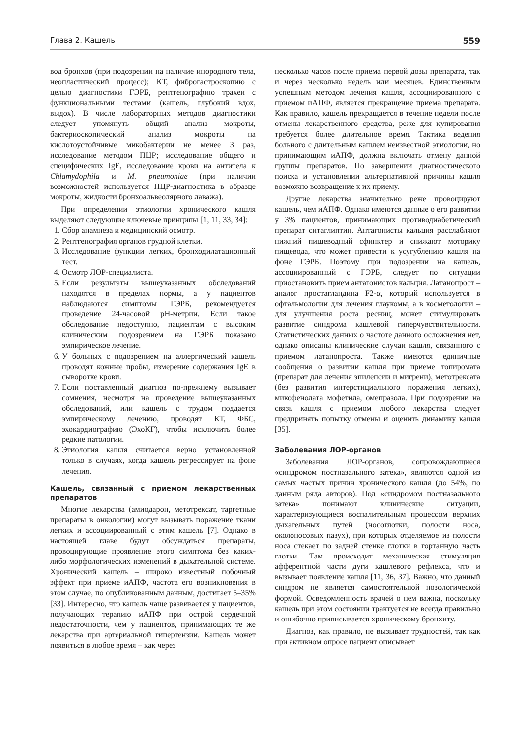Глава 2. Кашель 559
вод бронхов (при подозрении на наличие инородного тела, неопластический процесс); КТ, фиброгастроскопию с целью диагностики ГЭРБ, рентгенографию трахеи с функциональными тестами (кашель, глубокий вдох, выдох). В числе лабораторных методов диагностики следует упомянуть общий анализ мокроты, бактериоскопический анализ мокроты на кислотоустойчивые микобактерии не менее 3 раз, исследование методом ПЦР; исследование общего и специфических IgE, исследование крови на антитела к Chlamydophila и M. pneumoniae (при наличии возможностей используется ПЦР-диагностика в образце мокроты, жидкости бронхоальвеолярного лаважа).
При определении этиологии хронического кашля выделяют следующие ключевые принципы [1, 11, 33, 34]:
1. Сбор анамнеза и медицинский осмотр.
2. Рентгенография органов грудной клетки.
3. Исследование функции легких, бронходилатационный тест.
4. Осмотр ЛОР-специалиста.
5. Если результаты вышеуказанных обследований находятся в пределах нормы, а у пациентов наблюдаются симптомы ГЭРБ, рекомендуется проведение 24-часовой pH-метрии. Если такое обследование недоступно, пациентам с высоким клиническим подозрением на ГЭРБ показано эмпирическое лечение.
6. У больных с подозрением на аллергический кашель проводят кожные пробы, измерение содержания IgE в сыворотке крови.
7. Если поставленный диагноз по-прежнему вызывает сомнения, несмотря на проведение вышеуказанных обследований, или кашель с трудом поддается эмпирическому лечению, проводят КТ, ФБС, эхокардиографию (ЭхоКГ), чтобы исключить более редкие патологии.
8. Этиология кашля считается верно установленной только в случаях, когда кашель регрессирует на фоне лечения.
Кашель, связанный с приемом лекарственных препаратов
Многие лекарства (амиодарон, метотрексат, таргетные препараты в онкологии) могут вызывать поражение ткани легких и ассоциированный с этим кашель [7]. Однако в настоящей главе будут обсуждаться препараты, провоцирующие проявление этого симптома без каких-либо морфологических изменений в дыхательной системе. Хронический кашель – широко известный побочный эффект при приеме иАПФ, частота его возникновения в этом случае, по опубликованным данным, достигает 5–35% [33]. Интересно, что кашель чаще развивается у пациентов, получающих терапию иАПФ при острой сердечной недостаточности, чем у пациентов, принимающих те же лекарства при артериальной гипертензии. Кашель может появиться в любое время – как через
несколько часов после приема первой дозы препарата, так и через несколько недель или месяцев. Единственным успешным методом лечения кашля, ассоциированного с приемом иАПФ, является прекращение приема препарата. Как правило, кашель прекращается в течение недели после отмены лекарственного средства, реже для купирования требуется более длительное время. Тактика ведения больного с длительным кашлем неизвестной этиологии, но принимающим иАПФ, должна включать отмену данной группы препаратов. По завершении диагностического поиска и установлении альтернативной причины кашля возможно возвращение к их приему.
Другие лекарства значительно реже провоцируют кашель, чем иАПФ. Однако имеются данные о его развитии у 3% пациентов, принимающих противодиабетический препарат ситаглиптин. Антагонисты кальция расслабляют нижний пищеводный сфинктер и снижают моторику пищевода, что может привести к усугублению кашля на фоне ГЭРБ. Поэтому при подозрении на кашель, ассоциированный с ГЭРБ, следует по ситуации приостановить прием антагонистов кальция. Латанопрост – аналог простагландина F2-α, который используется в офтальмологии для лечения глаукомы, а в косметологии – для улучшения роста ресниц, может стимулировать развитие синдрома кашлевой гиперчувствительности. Статистических данных о частоте данного осложнения нет, однако описаны клинические случаи кашля, связанного с приемом латанопроста. Также имеются единичные сообщения о развитии кашля при приеме топиромата (препарат для лечения эпилепсии и мигрени), метотрексата (без развития интерстициального поражения легких), микофенолата мофетила, омепразола. При подозрении на связь кашля с приемом любого лекарства следует предпринять попытку отмены и оценить динамику кашля [35].
Заболевания ЛОР-органов
Заболевания ЛОР-органов, сопровождающиеся «синдромом постназального затека», являются одной из самых частых причин хронического кашля (до 54%, по данным ряда авторов). Под «синдромом постназального затека» понимают клинические ситуации, характеризующиеся воспалительным процессом верхних дыхательных путей (носоглотки, полости носа, околоносовых пазух), при которых отделяемое из полости носа стекает по задней стенке глотки в гортанную часть глотки. Там происходит механическая стимуляция афферентной части дуги кашлевого рефлекса, что и вызывает появление кашля [11, 36, 37]. Важно, что данный синдром не является самостоятельной нозологической формой. Осведомленность врачей о нем важна, поскольку кашель при этом состоянии трактуется не всегда правильно и ошибочно приписывается хроническому бронхиту.
Диагноз, как правило, не вызывает трудностей, так как при активном опросе пациент описывает